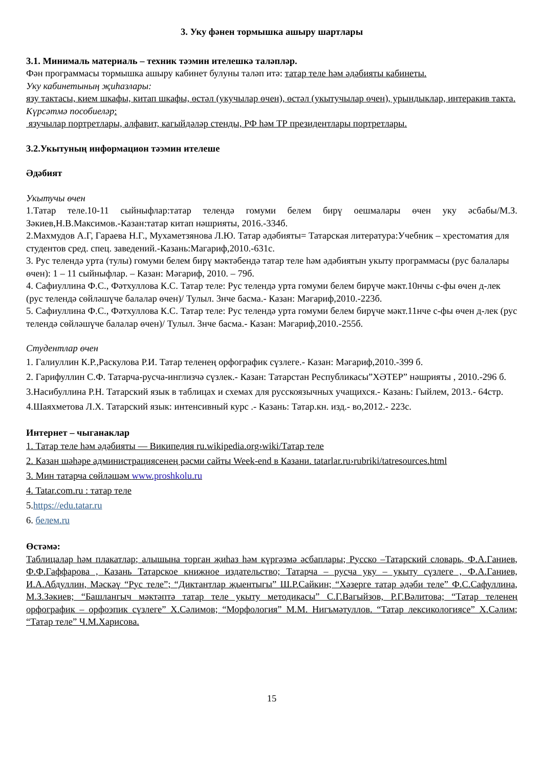3. Уку фәнен тормышка ашыру шартлары
3.1. Минималь материаль – техник тәэмин ителешкә таләпләр.
Фән программасы тормышка ашыру кабинет булуны таләп итә: татар теле һәм әдәбияты кабинеты.
Уку кабинетының җиһазлары:
язу тактасы, кием шкафы, китап шкафы, өстәл (укучылар өчен), өстәл (укытучылар өчен), урындыклар, интеракив такта.
Күрсәтмә пособиеләр:
язучылар портретлары, алфавит, кагыйдәләр стенды, РФ һәм ТР президентлары портретлары.
3.2.Укытуның информацион тәэмин ителеше
Әдәбият
Укытучы өчен
1.Татар теле.10-11 сыйныфлар:татар телендә гомуми белем бирү оешмалары өчен уку әсбабы/М.З. Зәкиев,Н.В.Максимов.-Казан:татар китап нәшрияты, 2016.-334б.
2.Махмудов А.Г, Гараева Н.Г., Мухаметзянова Л.Ю. Татар әдәбияты= Татарская литература:Учебник – хрестоматия для студентов сред. спец. заведений.-Казань:Магариф,2010.-631с.
3. Рус телендә урта (тулы) гомуми белем бирү мәктәбендә татар теле һәм әдәбиятын укыту программасы (рус балалары өчен): 1 – 11 сыйныфлар. – Казан: Мәгариф, 2010. – 79б.
4. Сафиуллина Ф.С., Фәтхуллова К.С. Татар теле: Рус телендә урта гомуми белем бирүче мәкт.10нчы с-фы өчен д-лек (рус телендә сөйләшүче балалар өчен)/ Тулыл. 3нче басма.- Казан: Мәгариф,2010.-223б.
5. Сафиуллина Ф.С., Фәтхуллова К.С. Татар теле: Рус телендә урта гомуми белем бирүче мәкт.11нче с-фы өчен д-лек (рус телендә сөйләшүче балалар өчен)/ Тулыл. 3нче басма.- Казан: Мәгариф,2010.-255б.
Студентлар өчен
1. Галиуллин К.Р.,Раскулова Р.И. Татар теленең орфографик сүзлеге.- Казан: Мәгариф,2010.-399 б.
2. Гарифуллин С.Ф. Татарча-русча-инглизчә сүзлек.- Казан: Татарстан Республикасы”ХӘТЕР” нәшрияты , 2010.-296 б.
3.Насибуллина Р.Н. Татарский язык в таблицах и схемах для русскоязычных учащихся.- Казань: Гыйлем, 2013.- 64стр.
4.Шаяхметова Л.Х. Татарский язык: интенсивный курс .- Казань: Татар.кн. изд.- во,2012.- 223с.
Интернет – чыганаклар
1. Татар теле һәм әдәбияты — Википедия ru.wikipedia.org›wiki/Татар теле
2. Казан шәһәре администрациясенең рәсми сайты Week-end в Казани. tatarlar.ru›rubriki/tatresources.html
3. Мин татарча сөйләшәм www.proshkolu.ru
4. Tatar.com.ru : татар теле
5.https://edu.tatar.ru
6. белем.ru
Өстәмә:
Таблицалар һәм плакатлар; алышына торган җиһаз һәм күргәзмә әсбаплары; Русско –Татарский словарь, Ф.А.Ганиев, Ф.Ф.Гаффарова , Казань Татарское книжное издательство; Татарча – русча уку – укыту сүзлеге , Ф.А.Ганиев, И.А.Абдуллин, Мәскәү “Рус теле”; “Диктантлар җыентыгы” Ш.Р.Сайкин; “Хәзерге татар әдәби теле” Ф.С.Сафуллина, М.З.Зәкиев; “Башлангыч мәктәптә татар теле укыту методикасы” С.Г.Вагыйзов, Р.Г.Вәлитова; “Татар теленең орфографик – орфоэпик сүзлеге” Х.Сәлимов; “Морфология” М.М. Нигъмәтуллов. “Татар лексикологиясе” Х.Сәлим; “Татар теле” Ч.М.Харисова.
15